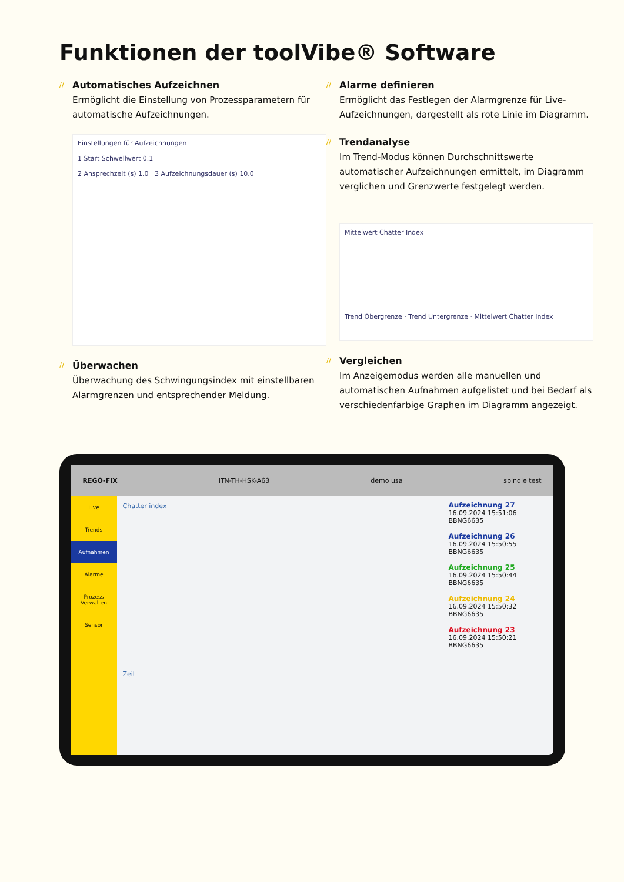Funktionen der toolVibe® Software
Automatisches Aufzeichnen
Ermöglicht die Einstellung von Prozessparametern für automatische Aufzeichnungen.
Einstellungen für Aufzeichnungen
1 Start Schwellwert 0.1
2 Ansprechzeit (s) 1.0 3 Aufzeichnungsdauer (s) 10.0
Überwachen
Überwachung des Schwingungsindex mit einstellbaren Alarmgrenzen und entsprechender Meldung.
Alarme definieren
Ermöglicht das Festlegen der Alarmgrenze für Live-Aufzeichnungen, dargestellt als rote Linie im Diagramm.
Trendanalyse
Im Trend-Modus können Durchschnittswerte automatischer Aufzeichnungen ermittelt, im Diagramm verglichen und Grenzwerte festgelegt werden.
Mittelwert Chatter Index
Trend Obergrenze · Trend Untergrenze · Mittelwert Chatter Index
Vergleichen
Im Anzeigemodus werden alle manuellen und automatischen Aufnahmen aufgelistet und bei Bedarf als verschiedenfarbige Graphen im Diagramm angezeigt.
REGO-FIX ITN-TH-HSK-A63 demo usa spindle test
Live
Trends
Aufnahmen
Alarme
Prozess Verwalten
Sensor
Chatter index
Zeit
Aufzeichnung 27
16.09.2024 15:51:06 BBNG6635
Aufzeichnung 26
16.09.2024 15:50:55 BBNG6635
Aufzeichnung 25
16.09.2024 15:50:44 BBNG6635
Aufzeichnung 24
16.09.2024 15:50:32 BBNG6635
Aufzeichnung 23
16.09.2024 15:50:21 BBNG6635